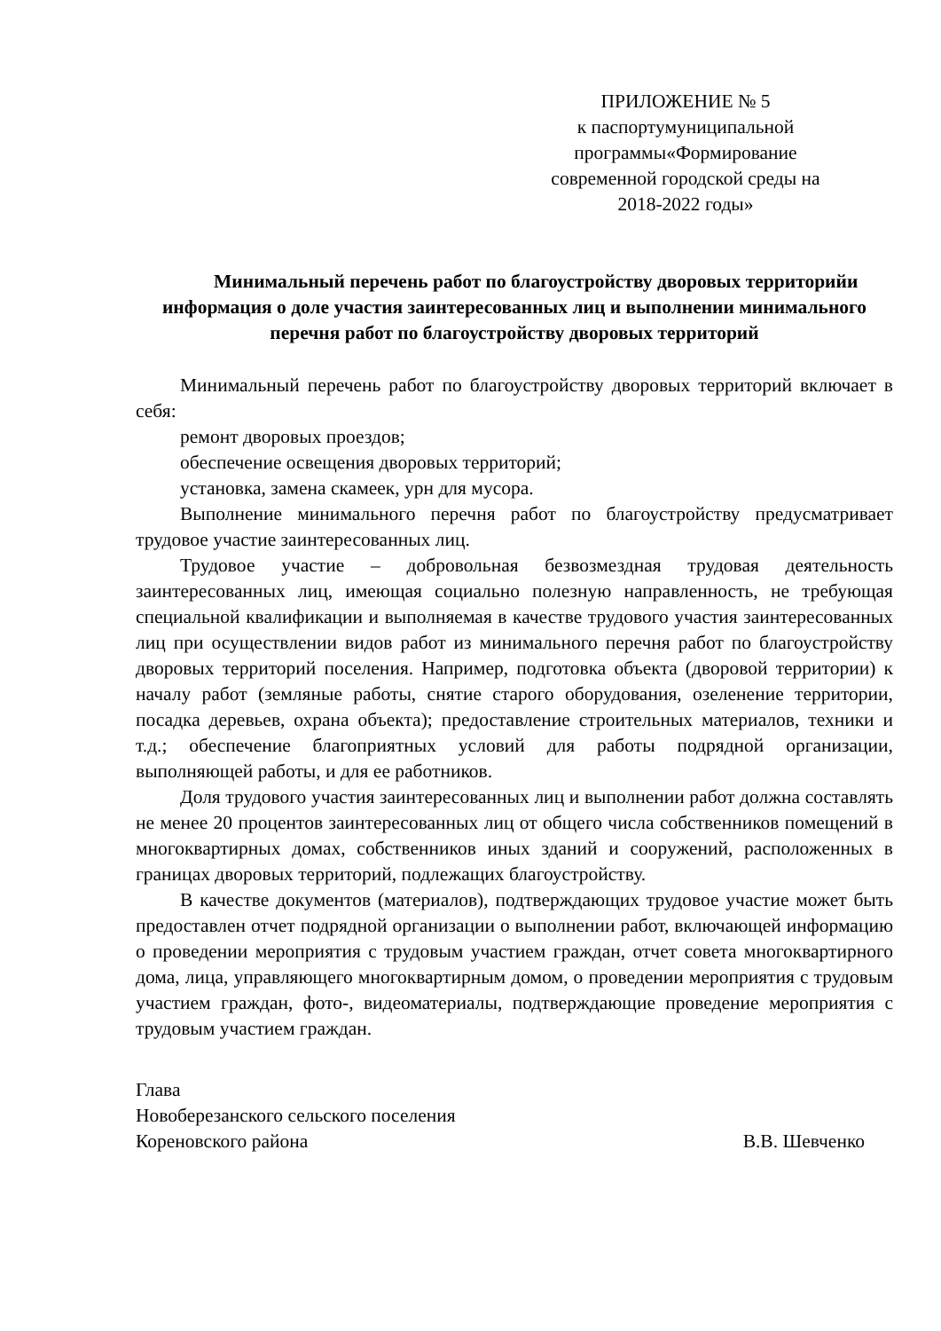ПРИЛОЖЕНИЕ № 5
к паспортумуниципальной программы«Формирование современной городской среды на 2018-2022 годы»
Минимальный перечень работ по благоустройству дворовых территорийи информация о доле участия заинтересованных лиц и выполнении минимального перечня работ по благоустройству дворовых территорий
Минимальный перечень работ по благоустройству дворовых территорий включает в себя:
ремонт дворовых проездов;
обеспечение освещения дворовых территорий;
установка, замена скамеек, урн для мусора.
Выполнение минимального перечня работ по благоустройству предусматривает трудовое участие заинтересованных лиц.
Трудовое участие – добровольная безвозмездная трудовая деятельность заинтересованных лиц, имеющая социально полезную направленность, не требующая специальной квалификации и выполняемая в качестве трудового участия заинтересованных лиц при осуществлении видов работ из минимального перечня работ по благоустройству дворовых территорий поселения. Например, подготовка объекта (дворовой территории) к началу работ (земляные работы, снятие старого оборудования, озеленение территории, посадка деревьев, охрана объекта); предоставление строительных материалов, техники и т.д.; обеспечение благоприятных условий для работы подрядной организации, выполняющей работы, и для ее работников.
Доля трудового участия заинтересованных лиц и выполнении работ должна составлять не менее 20 процентов заинтересованных лиц от общего числа собственников помещений в многоквартирных домах, собственников иных зданий и сооружений, расположенных в границах дворовых территорий, подлежащих благоустройству.
В качестве документов (материалов), подтверждающих трудовое участие может быть предоставлен отчет подрядной организации о выполнении работ, включающей информацию о проведении мероприятия с трудовым участием граждан, отчет совета многоквартирного дома, лица, управляющего многоквартирным домом, о проведении мероприятия с трудовым участием граждан, фото-, видеоматериалы, подтверждающие проведение мероприятия с трудовым участием граждан.
Глава
Новоберезанского сельского поселения
Кореновского района В.В. Шевченко